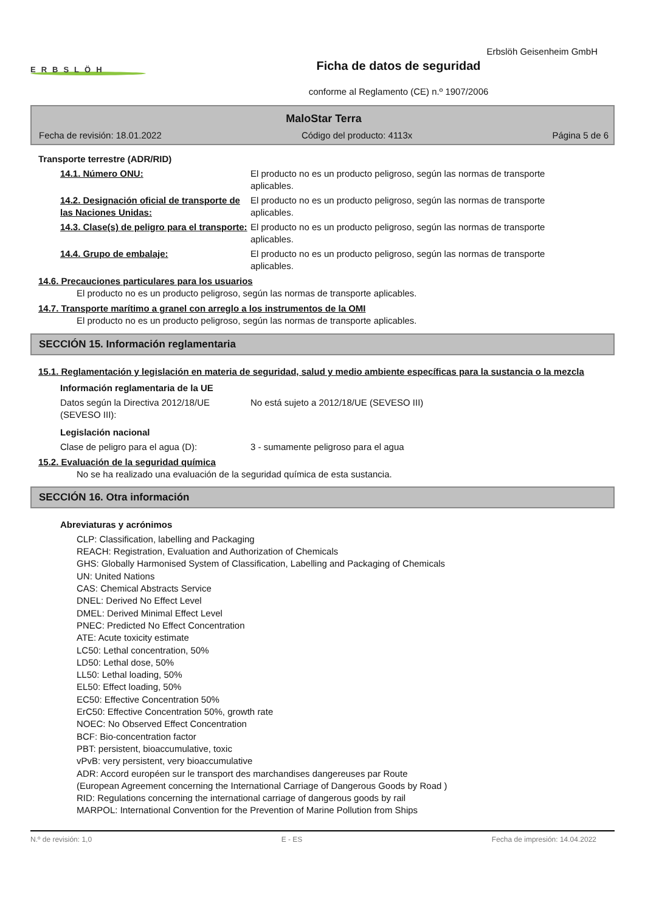ERBSLÖH
Ficha de datos de seguridad
conforme al Reglamento (CE) n.º 1907/2006
Erbslöh Geisenheim GmbH
MaloStar Terra
Fecha de revisión: 18.01.2022 Código del producto: 4113x Página 5 de 6
Transporte terrestre (ADR/RID)
14.1. Número ONU: El producto no es un producto peligroso, según las normas de transporte aplicables.
14.2. Designación oficial de transporte de las Naciones Unidas:
El producto no es un producto peligroso, según las normas de transporte aplicables.
14.3. Clase(s) de peligro para el transporte:
El producto no es un producto peligroso, según las normas de transporte aplicables.
14.4. Grupo de embalaje: El producto no es un producto peligroso, según las normas de transporte aplicables.
14.6. Precauciones particulares para los usuarios
El producto no es un producto peligroso, según las normas de transporte aplicables.
14.7. Transporte marítimo a granel con arreglo a los instrumentos de la OMI
El producto no es un producto peligroso, según las normas de transporte aplicables.
SECCIÓN 15. Información reglamentaria
15.1. Reglamentación y legislación en materia de seguridad, salud y medio ambiente específicas para la sustancia o la mezcla
Información reglamentaria de la UE
Datos según la Directiva 2012/18/UE (SEVESO III):
No está sujeto a 2012/18/UE (SEVESO III)
Legislación nacional
Clase de peligro para el agua (D): 3 - sumamente peligroso para el agua
15.2. Evaluación de la seguridad química
No se ha realizado una evaluación de la seguridad química de esta sustancia.
SECCIÓN 16. Otra información
Abreviaturas y acrónimos
CLP: Classification, labelling and Packaging
REACH: Registration, Evaluation and Authorization of Chemicals
GHS: Globally Harmonised System of Classification, Labelling and Packaging of Chemicals
UN: United Nations
CAS: Chemical Abstracts Service
DNEL: Derived No Effect Level
DMEL: Derived Minimal Effect Level
PNEC: Predicted No Effect Concentration
ATE: Acute toxicity estimate
LC50: Lethal concentration, 50%
LD50: Lethal dose, 50%
LL50: Lethal loading, 50%
EL50: Effect loading, 50%
EC50: Effective Concentration 50%
ErC50: Effective Concentration 50%, growth rate
NOEC: No Observed Effect Concentration
BCF: Bio-concentration factor
PBT: persistent, bioaccumulative, toxic
vPvB: very persistent, very bioaccumulative
ADR: Accord européen sur le transport des marchandises dangereuses par Route
(European Agreement concerning the International Carriage of Dangerous Goods by Road )
RID: Regulations concerning the international carriage of dangerous goods by rail
MARPOL: International Convention for the Prevention of Marine Pollution from Ships
N.º de revisión: 1,0 E - ES Fecha de impresión: 14.04.2022